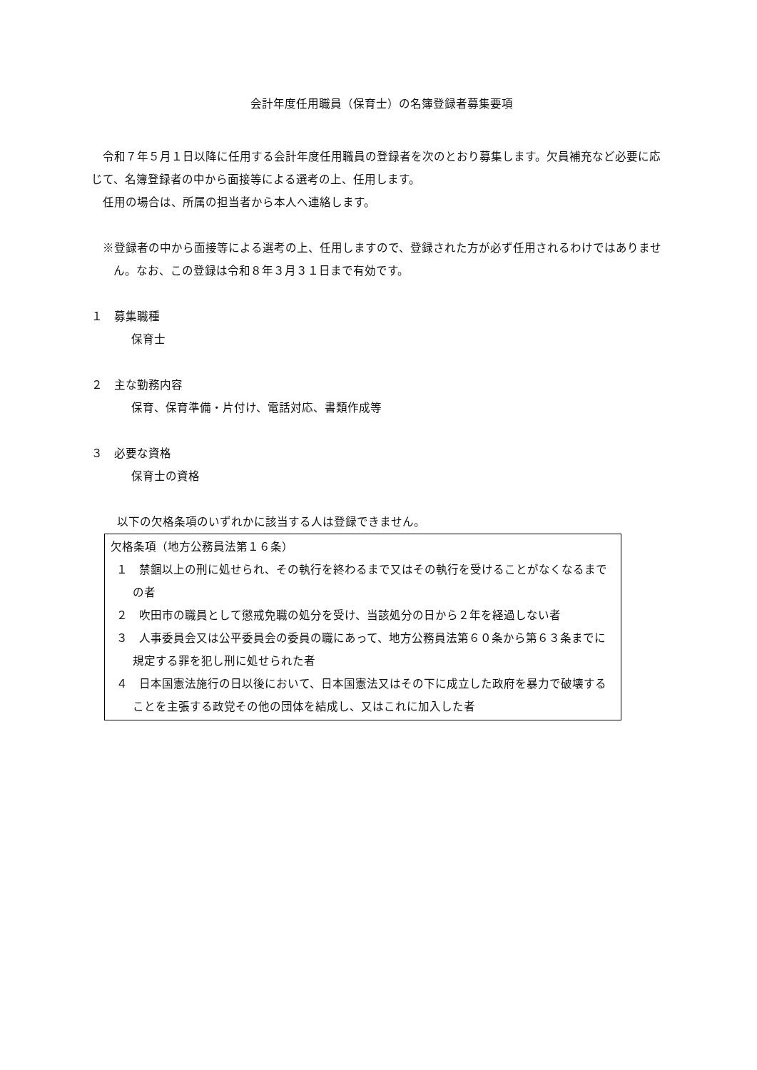会計年度任用職員（保育士）の名簿登録者募集要項
令和７年５月１日以降に任用する会計年度任用職員の登録者を次のとおり募集します。欠員補充など必要に応じて、名簿登録者の中から面接等による選考の上、任用します。
任用の場合は、所属の担当者から本人へ連絡します。
※登録者の中から面接等による選考の上、任用しますので、登録された方が必ず任用されるわけではありません。なお、この登録は令和８年３月３１日まで有効です。
１　募集職種
保育士
２　主な勤務内容
保育、保育準備・片付け、電話対応、書類作成等
３　必要な資格
保育士の資格
以下の欠格条項のいずれかに該当する人は登録できません。
欠格条項（地方公務員法第１６条）
１　禁錮以上の刑に処せられ、その執行を終わるまで又はその執行を受けることがなくなるまでの者
２　吹田市の職員として懲戒免職の処分を受け、当該処分の日から２年を経過しない者
３　人事委員会又は公平委員会の委員の職にあって、地方公務員法第６０条から第６３条までに規定する罪を犯し刑に処せられた者
４　日本国憲法施行の日以後において、日本国憲法又はその下に成立した政府を暴力で破壊することを主張する政党その他の団体を結成し、又はこれに加入した者